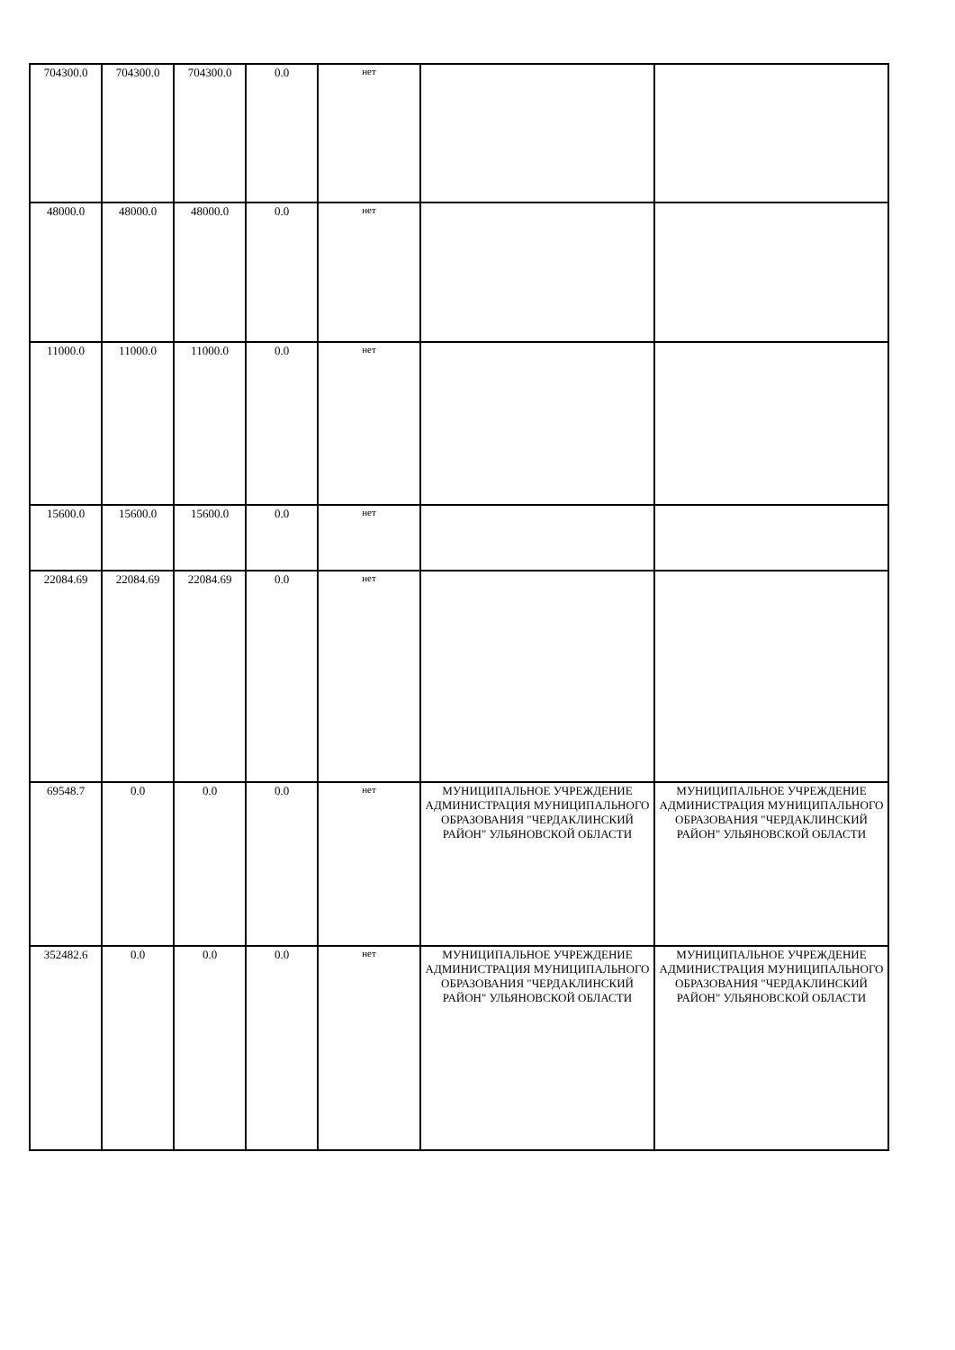| 704300.0 | 704300.0 | 704300.0 | 0.0 | нет | | |
| 48000.0 | 48000.0 | 48000.0 | 0.0 | нет | | |
| 11000.0 | 11000.0 | 11000.0 | 0.0 | нет | | |
| 15600.0 | 15600.0 | 15600.0 | 0.0 | нет | | |
| 22084.69 | 22084.69 | 22084.69 | 0.0 | нет | | |
| 69548.7 | 0.0 | 0.0 | 0.0 | нет | МУНИЦИПАЛЬНОЕ УЧРЕЖДЕНИЕ АДМИНИСТРАЦИЯ МУНИЦИПАЛЬНОГО ОБРАЗОВАНИЯ "ЧЕРДАКЛИНСКИЙ РАЙОН" УЛЬЯНОВСКОЙ ОБЛАСТИ | МУНИЦИПАЛЬНОЕ УЧРЕЖДЕНИЕ АДМИНИСТРАЦИЯ МУНИЦИПАЛЬНОГО ОБРАЗОВАНИЯ "ЧЕРДАКЛИНСКИЙ РАЙОН" УЛЬЯНОВСКОЙ ОБЛАСТИ |
| 352482.6 | 0.0 | 0.0 | 0.0 | нет | МУНИЦИПАЛЬНОЕ УЧРЕЖДЕНИЕ АДМИНИСТРАЦИЯ МУНИЦИПАЛЬНОГО ОБРАЗОВАНИЯ "ЧЕРДАКЛИНСКИЙ РАЙОН" УЛЬЯНОВСКОЙ ОБЛАСТИ | МУНИЦИПАЛЬНОЕ УЧРЕЖДЕНИЕ АДМИНИСТРАЦИЯ МУНИЦИПАЛЬНОГО ОБРАЗОВАНИЯ "ЧЕРДАКЛИНСКИЙ РАЙОН" УЛЬЯНОВСКОЙ ОБЛАСТИ |